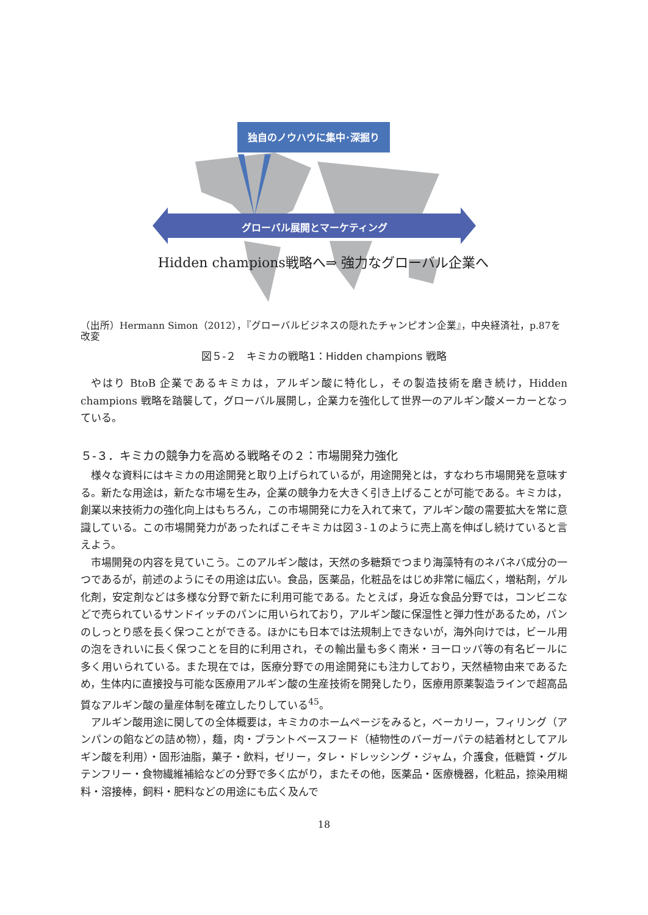独自のノウハウに集中･深掘り
グローバル展開とマーケティング
Hidden champions戦略へ⇒ 強力なグローバル企業へ
（出所）Hermann Simon（2012），『グローバルビジネスの隠れたチャンピオン企業』，中央経済社，p.87を改変
図５-２　キミカの戦略1：Hidden champions 戦略
やはり BtoB 企業であるキミカは，アルギン酸に特化し，その製造技術を磨き続け，Hidden champions 戦略を踏襲して，グローバル展開し，企業力を強化して世界一のアルギン酸メーカーとなっている。
５-３．キミカの競争力を高める戦略その２：市場開発力強化
様々な資料にはキミカの用途開発と取り上げられているが，用途開発とは，すなわち市場開発を意味する。新たな用途は，新たな市場を生み，企業の競争力を大きく引き上げることが可能である。キミカは，創業以来技術力の強化向上はもちろん，この市場開発に力を入れて来て，アルギン酸の需要拡大を常に意識している。この市場開発力があったればこそキミカは図３-１のように売上高を伸ばし続けていると言えよう。
市場開発の内容を見ていこう。このアルギン酸は，天然の多糖類でつまり海藻特有のネバネバ成分の一つであるが，前述のようにその用途は広い。食品，医薬品，化粧品をはじめ非常に幅広く，増粘剤，ゲル化剤，安定剤などは多様な分野で新たに利用可能である。たとえば，身近な食品分野では，コンビニなどで売られているサンドイッチのパンに用いられており，アルギン酸に保湿性と弾力性があるため，パンのしっとり感を長く保つことができる。ほかにも日本では法規制上できないが，海外向けでは，ビール用の泡をきれいに長く保つことを目的に利用され，その輸出量も多く南米・ヨーロッパ等の有名ビールに多く用いられている。また現在では，医療分野での用途開発にも注力しており，天然植物由来であるため，生体内に直接投与可能な医療用アルギン酸の生産技術を開発したり，医療用原薬製造ラインで超高品質なアルギン酸の量産体制を確立したりしている<sup>45</sup>。
アルギン酸用途に関しての全体概要は，キミカのホームページをみると，ベーカリー，フィリング（アンパンの餡などの詰め物），麺，肉・プラントベースフード（植物性のバーガーパテの結着材としてアルギン酸を利用）・固形油脂，菓子・飲料，ゼリー，タレ・ドレッシング・ジャム，介護食，低糖質・グルテンフリー・食物繊維補給などの分野で多く広がり，またその他，医薬品・医療機器，化粧品，捺染用糊料・溶接棒，飼料・肥料などの用途にも広く及んで
18